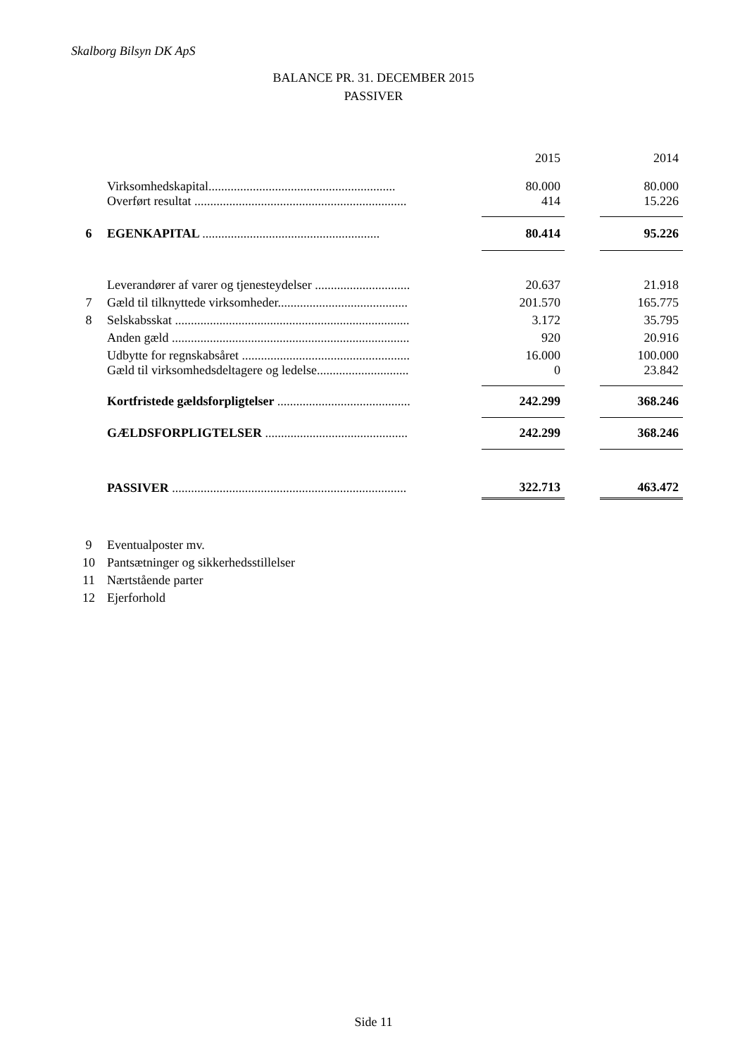Skalborg Bilsyn DK ApS
BALANCE PR. 31. DECEMBER 2015
PASSIVER
| | | | 2015 | | 2014 |
| | Virksomhedskapital........................................................... | | 80.000 | | 80.000 |
| | Overført resultat ................................................................... | | 414 | | 15.226 |
| 6 | EGENKAPITAL ........................................................ | | 80.414 | | 95.226 |
| | Leverandører af varer og tjenesteydelser .............................. | | 20.637 | | 21.918 |
| 7 | Gæld til tilknyttede virksomheder......................................... | | 201.570 | | 165.775 |
| 8 | Selskabsskat .......................................................................... | | 3.172 | | 35.795 |
| | Anden gæld ........................................................................... | | 920 | | 20.916 |
| | Udbytte for regnskabsåret ..................................................... | | 16.000 | | 100.000 |
| | Gæld til virksomhedsdeltagere og ledelse............................. | | 0 | | 23.842 |
| | Kortfristede gældsforpligtelser .......................................... | | 242.299 | | 368.246 |
| | GÆLDSFORPLIGTELSER ............................................. | | 242.299 | | 368.246 |
| | PASSIVER .......................................................................... | | 322.713 | | 463.472 |
| 9 | Eventualposter mv. |
| 10 | Pantsætninger og sikkerhedsstillelser |
| 11 | Nærtstående parter |
| 12 | Ejerforhold |
Side 11